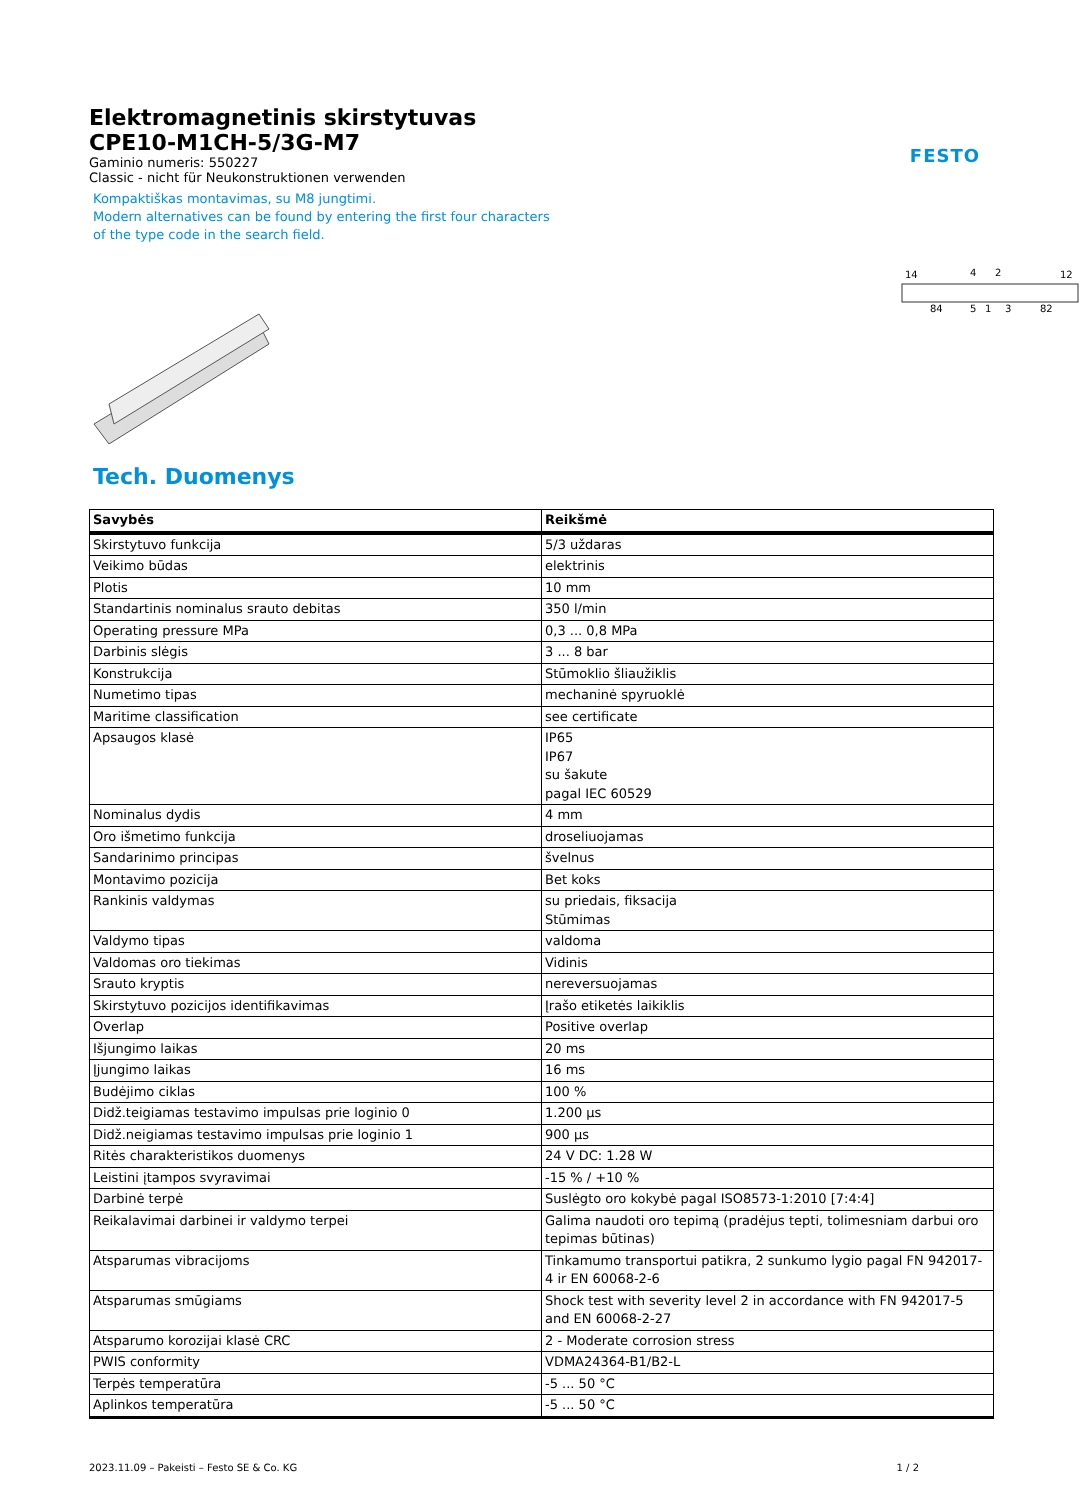FESTO
Elektromagnetinis skirstytuvas
CPE10-M1CH-5/3G-M7
Gaminio numeris: 550227
Classic - nicht für Neukonstruktionen verwenden
Kompaktiškas montavimas, su M8 jungtimi.
Modern alternatives can be found by entering the first four characters
of the type code in the search field.
14
4
2
12
84
5
1
3
82
Tech. Duomenys
| Savybės | Reikšmė |
| --- | --- |
| Skirstytuvo funkcija | 5/3 uždaras |
| Veikimo būdas | elektrinis |
| Plotis | 10 mm |
| Standartinis nominalus srauto debitas | 350 l/min |
| Operating pressure MPa | 0,3 ... 0,8 MPa |
| Darbinis slėgis | 3 ... 8 bar |
| Konstrukcija | Stūmoklio šliaužiklis |
| Numetimo tipas | mechaninė spyruoklė |
| Maritime classification | see certificate |
| Apsaugos klasė | IP65 IP67 su šakute pagal IEC 60529 |
| Nominalus dydis | 4 mm |
| Oro išmetimo funkcija | droseliuojamas |
| Sandarinimo principas | švelnus |
| Montavimo pozicija | Bet koks |
| Rankinis valdymas | su priedais, fiksacija Stūmimas |
| Valdymo tipas | valdoma |
| Valdomas oro tiekimas | Vidinis |
| Srauto kryptis | nereversuojamas |
| Skirstytuvo pozicijos identifikavimas | Įrašo etiketės laikiklis |
| Overlap | Positive overlap |
| Išjungimo laikas | 20 ms |
| Įjungimo laikas | 16 ms |
| Budėjimo ciklas | 100 % |
| Didž.teigiamas testavimo impulsas prie loginio 0 | 1.200 µs |
| Didž.neigiamas testavimo impulsas prie loginio 1 | 900 µs |
| Ritės charakteristikos duomenys | 24 V DC: 1.28 W |
| Leistini įtampos svyravimai | -15 % / +10 % |
| Darbinė terpė | Suslėgto oro kokybė pagal ISO8573-1:2010 [7:4:4] |
| Reikalavimai darbinei ir valdymo terpei | Galima naudoti oro tepimą (pradėjus tepti, tolimesniam darbui oro tepimas būtinas) |
| Atsparumas vibracijoms | Tinkamumo transportui patikra, 2 sunkumo lygio pagal FN 942017-4 ir EN 60068-2-6 |
| Atsparumas smūgiams | Shock test with severity level 2 in accordance with FN 942017-5 and EN 60068-2-27 |
| Atsparumo korozijai klasė CRC | 2 - Moderate corrosion stress |
| PWIS conformity | VDMA24364-B1/B2-L |
| Terpės temperatūra | -5 ... 50 °C |
| Aplinkos temperatūra | -5 ... 50 °C |
2023.11.09 – Pakeisti – Festo SE & Co. KG 1 / 2